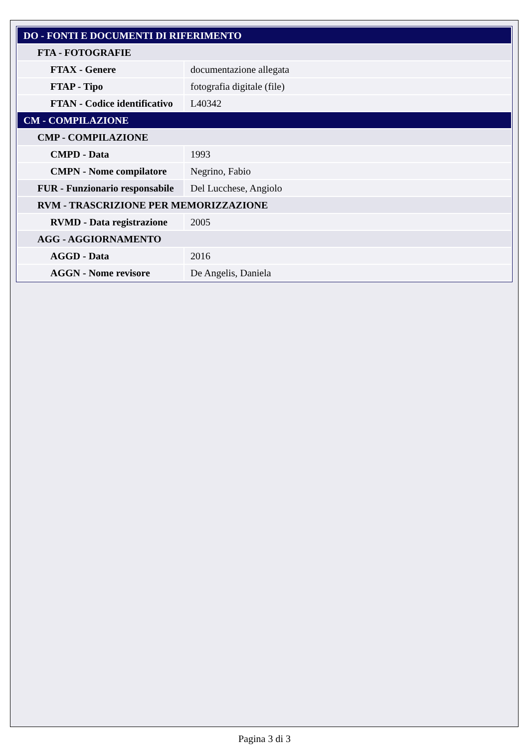| DO - FONTI E DOCUMENTI DI RIFERIMENTO | |
| FTA - FOTOGRAFIE | |
| FTAX - Genere | documentazione allegata |
| FTAP - Tipo | fotografia digitale (file) |
| FTAN - Codice identificativo | L40342 |
| CM - COMPILAZIONE | |
| CMP - COMPILAZIONE | |
| CMPD - Data | 1993 |
| CMPN - Nome compilatore | Negrino, Fabio |
| FUR - Funzionario responsabile | Del Lucchese, Angiolo |
| RVM - TRASCRIZIONE PER MEMORIZZAZIONE | |
| RVMD - Data registrazione | 2005 |
| AGG - AGGIORNAMENTO | |
| AGGD - Data | 2016 |
| AGGN - Nome revisore | De Angelis, Daniela |
Pagina 3 di 3